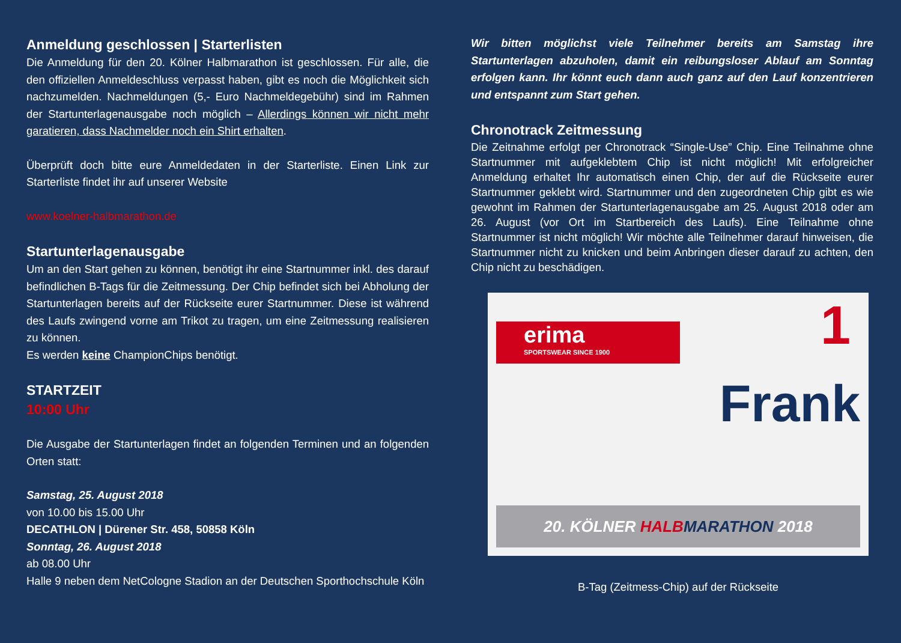Anmeldung geschlossen | Starterlisten
Die Anmeldung für den 20. Kölner Halbmarathon ist geschlossen. Für alle, die den offiziellen Anmeldeschluss verpasst haben, gibt es noch die Möglichkeit sich nachzumelden. Nachmeldungen (5,- Euro Nachmeldegebühr) sind im Rahmen der Startunterlagenausgabe noch möglich – Allerdings können wir nicht mehr garatieren, dass Nachmelder noch ein Shirt erhalten.
Überprüft doch bitte eure Anmeldedaten in der Starterliste. Einen Link zur Starterliste findet ihr auf unserer Website
www.koelner-halbmarathon.de
Startunterlagenausgabe
Um an den Start gehen zu können, benötigt ihr eine Startnummer inkl. des darauf befindlichen B-Tags für die Zeitmessung. Der Chip befindet sich bei Abholung der Startunterlagen bereits auf der Rückseite eurer Startnummer. Diese ist während des Laufs zwingend vorne am Trikot zu tragen, um eine Zeitmessung realisieren zu können.
Es werden keine ChampionChips benötigt.
STARTZEIT
10:00 Uhr
Die Ausgabe der Startunterlagen findet an folgenden Terminen und an folgenden Orten statt:
Samstag, 25. August 2018
von 10.00 bis 15.00 Uhr
DECATHLON | Dürener Str. 458, 50858 Köln
Sonntag, 26. August 2018
ab 08.00 Uhr
Halle 9 neben dem NetCologne Stadion an der Deutschen Sporthochschule Köln
Wir bitten möglichst viele Teilnehmer bereits am Samstag ihre Startunterlagen abzuholen, damit ein reibungsloser Ablauf am Sonntag erfolgen kann. Ihr könnt euch dann auch ganz auf den Lauf konzentrieren und entspannt zum Start gehen.
Chronotrack Zeitmessung
Die Zeitnahme erfolgt per Chronotrack “Single-Use” Chip. Eine Teilnahme ohne Startnummer mit aufgeklebtem Chip ist nicht möglich! Mit erfolgreicher Anmeldung erhaltet Ihr automatisch einen Chip, der auf die Rückseite eurer Startnummer geklebt wird. Startnummer und den zugeordneten Chip gibt es wie gewohnt im Rahmen der Startunterlagenausgabe am 25. August 2018 oder am 26. August (vor Ort im Startbereich des Laufs). Eine Teilnahme ohne Startnummer ist nicht möglich! Wir möchte alle Teilnehmer darauf hinweisen, die Startnummer nicht zu knicken und beim Anbringen dieser darauf zu achten, den Chip nicht zu beschädigen.
erima
SPORTSWEAR SINCE 1900
1
Frank
20. KÖLNER HALB MARATHON 2018
B-Tag (Zeitmess-Chip) auf der Rückseite